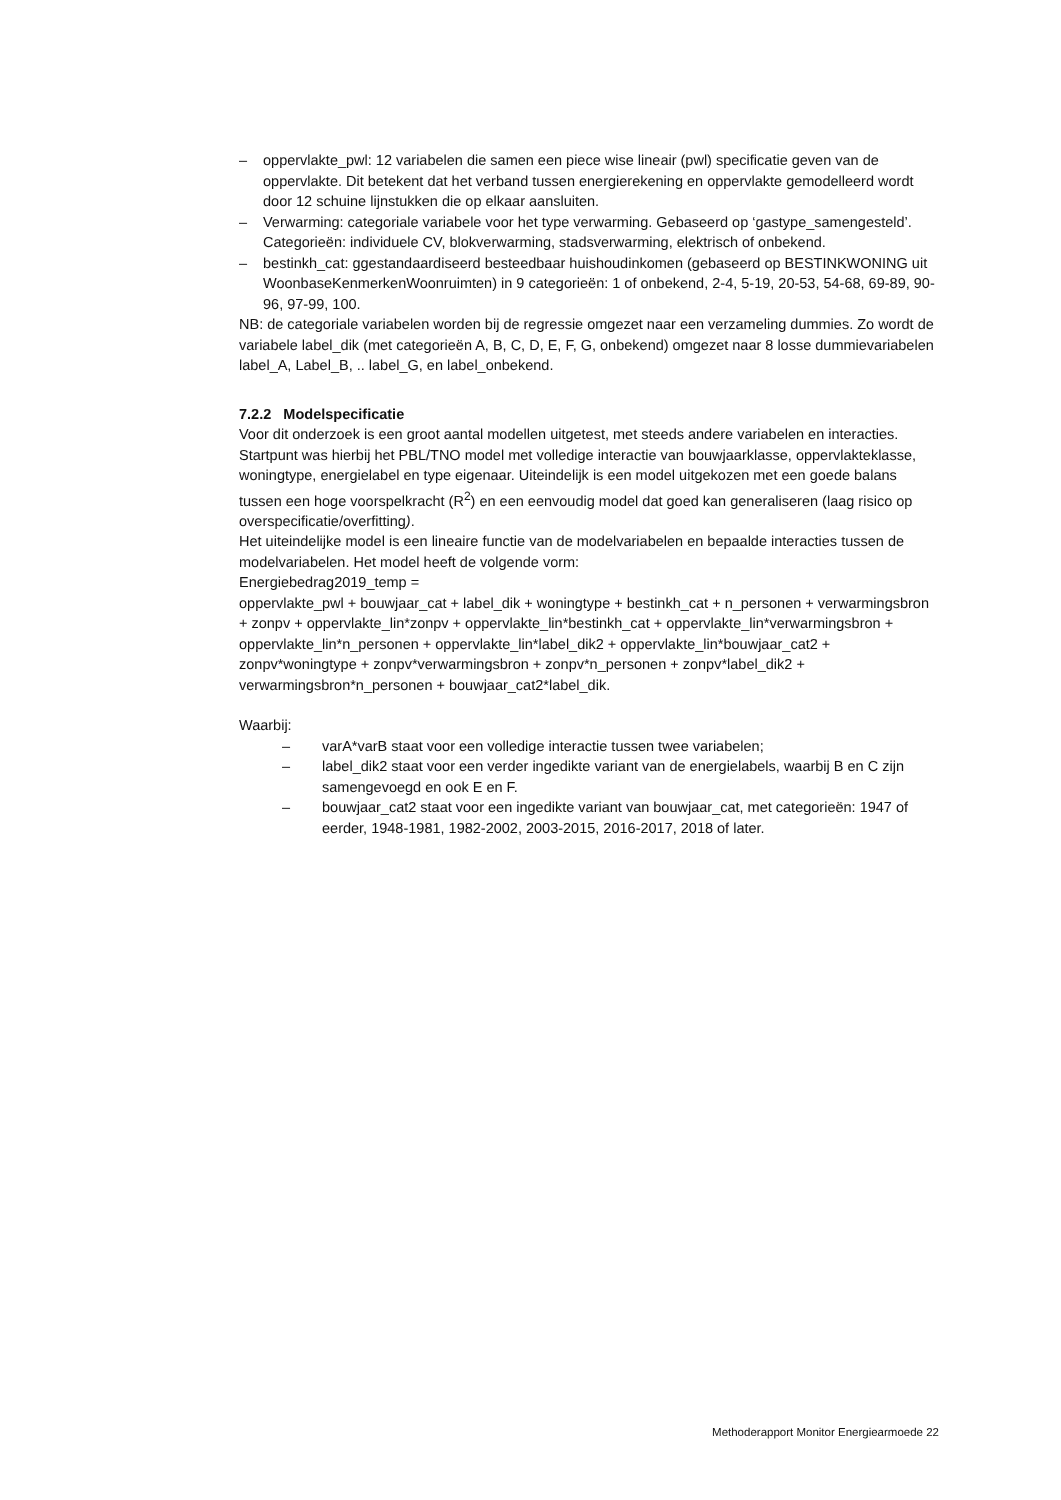– oppervlakte_pwl: 12 variabelen die samen een piece wise lineair (pwl) specificatie geven van de oppervlakte. Dit betekent dat het verband tussen energierekening en oppervlakte gemodelleerd wordt door 12 schuine lijnstukken die op elkaar aansluiten.
– Verwarming: categoriale variabele voor het type verwarming. Gebaseerd op ‘gastype_samengesteld’. Categorieën: individuele CV, blokverwarming, stadsverwarming, elektrisch of onbekend.
– bestinkh_cat: ggestandaardiseerd besteedbaar huishoudinkomen (gebaseerd op BESTINKWONING uit WoonbaseKenmerkenWoonruimten) in 9 categorieën: 1 of onbekend, 2-4, 5-19, 20-53, 54-68, 69-89, 90-96, 97-99, 100.
NB: de categoriale variabelen worden bij de regressie omgezet naar een verzameling dummies. Zo wordt de variabele label_dik (met categorieën A, B, C, D, E, F, G, onbekend) omgezet naar 8 losse dummievariabelen label_A, Label_B, .. label_G, en label_onbekend.
7.2.2 Modelspecificatie
Voor dit onderzoek is een groot aantal modellen uitgetest, met steeds andere variabelen en interacties. Startpunt was hierbij het PBL/TNO model met volledige interactie van bouwjaarklasse, oppervlakteklasse, woningtype, energielabel en type eigenaar. Uiteindelijk is een model uitgekozen met een goede balans tussen een hoge voorspelkracht (R<sup>2</sup>) en een eenvoudig model dat goed kan generaliseren (laag risico op overspecificatie/overfitting).
Het uiteindelijke model is een lineaire functie van de modelvariabelen en bepaalde interacties tussen de modelvariabelen. Het model heeft de volgende vorm:
Energiebedrag2019_temp =
oppervlakte_pwl + bouwjaar_cat + label_dik + woningtype + bestinkh_cat + n_personen + verwarmingsbron + zonpv + oppervlakte_lin*zonpv + oppervlakte_lin*bestinkh_cat + oppervlakte_lin*verwarmingsbron + oppervlakte_lin*n_personen + oppervlakte_lin*label_dik2 + oppervlakte_lin*bouwjaar_cat2 + zonpv*woningtype + zonpv*verwarmingsbron + zonpv*n_personen + zonpv*label_dik2 + verwarmingsbron*n_personen + bouwjaar_cat2*label_dik.
Waarbij:
– varA*varB staat voor een volledige interactie tussen twee variabelen;
– label_dik2 staat voor een verder ingedikte variant van de energielabels, waarbij B en C zijn samengevoegd en ook E en F.
– bouwjaar_cat2 staat voor een ingedikte variant van bouwjaar_cat, met categorieën: 1947 of eerder, 1948-1981, 1982-2002, 2003-2015, 2016-2017, 2018 of later.
Methoderapport Monitor Energiearmoede 22